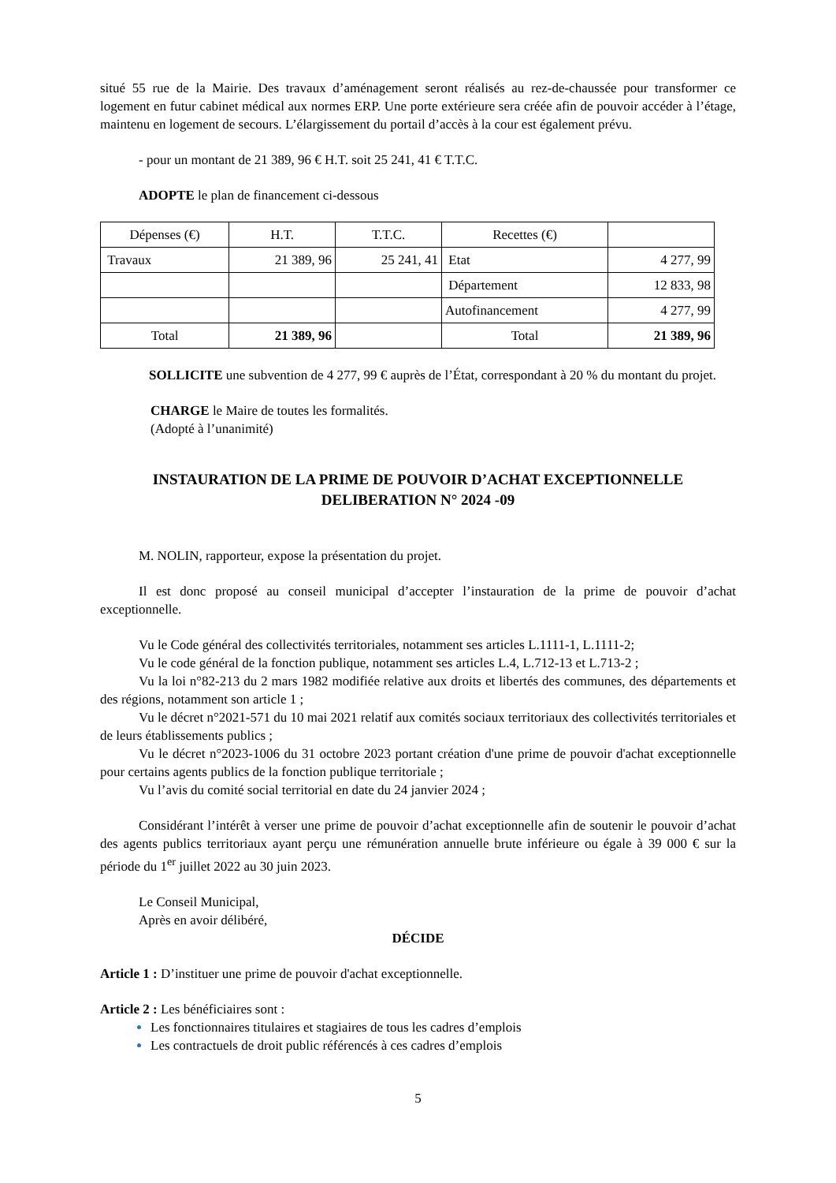situé 55 rue de la Mairie. Des travaux d’aménagement seront réalisés au rez-de-chaussée pour transformer ce logement en futur cabinet médical aux normes ERP. Une porte extérieure sera créée afin de pouvoir accéder à l’étage, maintenu en logement de secours. L’élargissement du portail d’accès à la cour est également prévu.
- pour un montant de 21 389, 96 € H.T. soit 25 241, 41 € T.T.C.
ADOPTE le plan de financement ci-dessous
| Dépenses (€) | H.T. | T.T.C. | Recettes (€) | |
| Travaux | 21 389, 96 | 25 241, 41 | Etat | 4 277, 99 |
| | | | Département | 12 833, 98 |
| | | | Autofinancement | 4 277, 99 |
| Total | 21 389, 96 | | Total | 21 389, 96 |
SOLLICITE une subvention de 4 277, 99 € auprès de l’État, correspondant à 20 % du montant du projet.
CHARGE le Maire de toutes les formalités.
(Adopté à l’unanimité)
INSTAURATION DE LA PRIME DE POUVOIR D’ACHAT EXCEPTIONNELLE
DELIBERATION N° 2024 -09
M. NOLIN, rapporteur, expose la présentation du projet.
Il est donc proposé au conseil municipal d’accepter l’instauration de la prime de pouvoir d’achat exceptionnelle.
Vu le Code général des collectivités territoriales, notamment ses articles L.1111-1, L.1111-2;
Vu le code général de la fonction publique, notamment ses articles L.4, L.712-13 et L.713-2 ;
Vu la loi n°82-213 du 2 mars 1982 modifiée relative aux droits et libertés des communes, des départements et des régions, notamment son article 1 ;
Vu le décret n°2021-571 du 10 mai 2021 relatif aux comités sociaux territoriaux des collectivités territoriales et de leurs établissements publics ;
Vu le décret n°2023-1006 du 31 octobre 2023 portant création d'une prime de pouvoir d'achat exceptionnelle pour certains agents publics de la fonction publique territoriale ;
Vu l’avis du comité social territorial en date du 24 janvier 2024 ;
Considérant l’intérêt à verser une prime de pouvoir d’achat exceptionnelle afin de soutenir le pouvoir d’achat des agents publics territoriaux ayant perçu une rémunération annuelle brute inférieure ou égale à 39 000 € sur la période du 1<sup>er</sup> juillet 2022 au 30 juin 2023.
Le Conseil Municipal,
Après en avoir délibéré,
DÉCIDE
Article 1 : D’instituer une prime de pouvoir d'achat exceptionnelle.
Article 2 : Les bénéficiaires sont :
Les fonctionnaires titulaires et stagiaires de tous les cadres d’emplois
Les contractuels de droit public référencés à ces cadres d’emplois
5